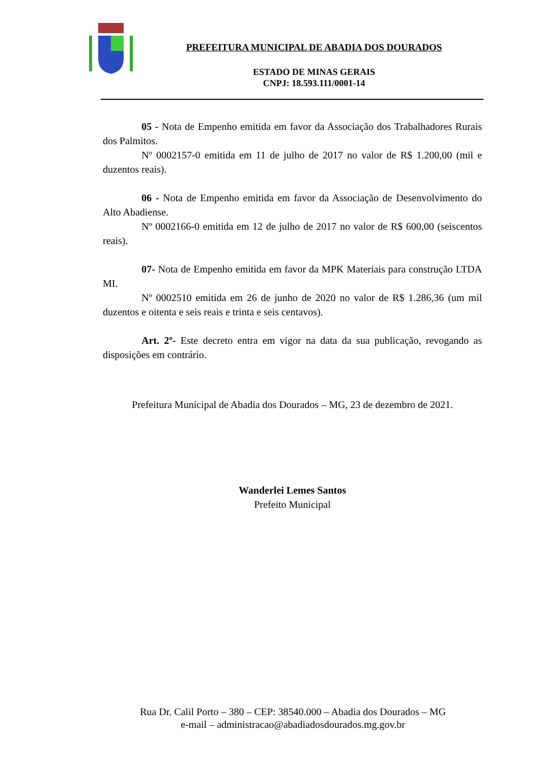PREFEITURA MUNICIPAL DE ABADIA DOS DOURADOS
ESTADO DE MINAS GERAIS
CNPJ: 18.593.111/0001-14
05 - Nota de Empenho emitida em favor da Associação dos Trabalhadores Rurais dos Palmitos.
Nº 0002157-0 emitida em 11 de julho de 2017 no valor de R$ 1.200,00 (mil e duzentos reais).
06 - Nota de Empenho emitida em favor da Associação de Desenvolvimento do Alto Abadiense.
Nº 0002166-0 emitida em 12 de julho de 2017 no valor de R$ 600,00 (seiscentos reais).
07- Nota de Empenho emitida em favor da MPK Materiais para construção LTDA MI.
Nº 0002510 emitida em 26 de junho de 2020 no valor de R$ 1.286,36 (um mil duzentos e oitenta e seis reais e trinta e seis centavos).
Art. 2º- Este decreto entra em vigor na data da sua publicação, revogando as disposições em contrário.
Prefeitura Municipal de Abadia dos Dourados – MG, 23 de dezembro de 2021.
Wanderlei Lemes Santos
Prefeito Municipal
Rua Dr. Calil Porto – 380 – CEP: 38540.000 – Abadia dos Dourados – MG
e-mail – administracao@abadiadosdourados.mg.gov.br